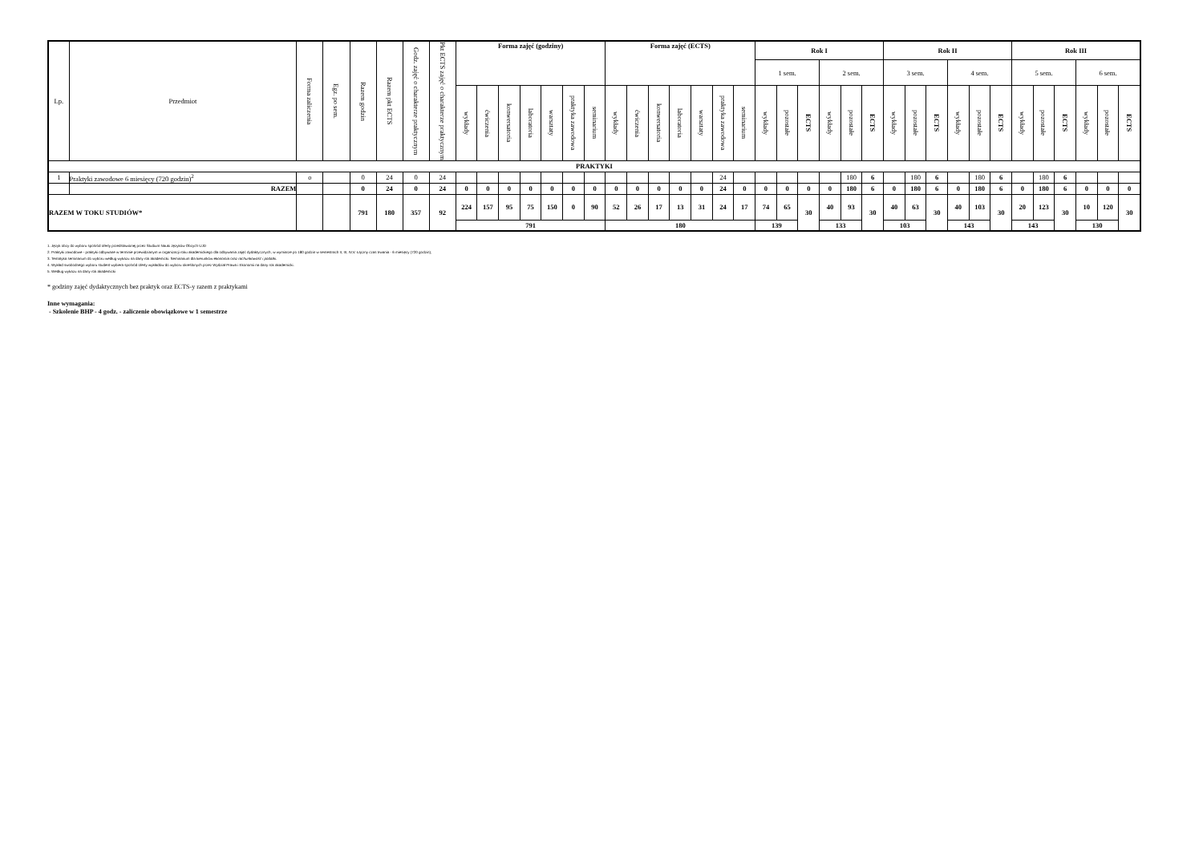| Lp. | Przedmiot | Forma zaliczenia | Egz. po sem. | Razem godzin | Razem pkt ECTS | Godz. zajęć o charakterze praktycznym | Pkt ECTS zajęć o charakterze praktycznym | Forma zajęć (godziny) | | | | | | | Forma zajęć (ECTS) | | | | | | | Rok I | | | | | | Rok II | | | | | | Rok III | | | | | |
| --- | --- | --- | --- | --- | --- | --- | --- | --- | --- | --- | --- | --- | --- | --- | --- | --- | --- | --- | --- | --- | --- | --- | --- | --- | --- | --- | --- | --- | --- | --- | --- | --- | --- | --- | --- | --- | --- | --- | --- |
| | | | | | | | | | | | | | | | | | | | | | | 1 sem. | | | 2 sem. | | | 3 sem. | | | 4 sem. | | | 5 sem. | | | 6 sem. | | |
| | | | | | | | | wykłady | ćwiczenia | konwersatoria | laboratoria | warsztaty | praktyka zawodowa | seminarium | wykłady | ćwiczenia | konwersatoria | laboratoria | warsztaty | praktyka zawodowa | seminarium | wykłady | pozostałe | ECTS | wykłady | pozostałe | ECTS | wykłady | pozostałe | ECTS | wykłady | pozostałe | ECTS | wykłady | pozostałe | ECTS | wykłady | pozostałe | ECTS |
| PRAKTYKI | | | | | | | | | | | | | | | | | | | | | | | | | | | | | | | | | | | | | | | |
| 1 | Praktyki zawodowe 6 miesięcy (720 godzin)<sup>2</sup> | o | | 0 | 24 | 0 | 24 | | | | | | | | | | | | | 24 | | | | | | 180 | 6 | | 180 | 6 | | 180 | 6 | | 180 | 6 | | | |
| | RAZEM | | | 0 | 24 | 0 | 24 | 0 | 0 | 0 | 0 | 0 | 0 | 0 | 0 | 0 | 0 | 0 | 0 | 24 | 0 | 0 | 0 | 0 | 0 | 180 | 6 | 0 | 180 | 6 | 0 | 180 | 6 | 0 | 180 | 6 | 0 | 0 | 0 |
| RAZEM W TOKU STUDIÓW* | | | | 791 | 180 | 357 | 92 | 224 | 157 | 95 | 75 | 150 | 0 | 90 | 52 | 26 | 17 | 13 | 31 | 24 | 17 | 74 | 65 | 30 | 40 | 93 | 30 | 40 | 63 | 30 | 40 | 103 | 30 | 20 | 123 | 30 | 10 | 120 | 30 |
| | | | | | | | | 791 | | | | | | | 180 | | | | | | | 139 | | | 133 | | | 103 | | | 143 | | | 143 | | | 130 | | |
1. Język obcy do wyboru spośród oferty przedstawionej przez Studium Nauki Języków Obcych UJD
2. Praktyki zawodowe - praktyki odbywane w terminie przewidzianym w organizacji roku akademickiego dla odbywania zajęć dydaktycznych, w wymiarze po 180 godzin w semestrach II, III, IV,V. Łączny czas trwania - 6 miesięcy (720 godzin);
3. Tematyka seminarium do wyboru według wykazu na dany rok akademicki. Seminarium dla kierunków ekonomia oraz rachunkowość i podatki.
4. Wykład swobodnego wyboru student wybiera spośród oferty wykładów do wyboru określonych przez Wydział Prawa i Ekonomii na dany rok akademicki.
5. Według wykazu na dany rok akademicki
* godziny zajęć dydaktycznych bez praktyk oraz ECTS-y razem z praktykami
Inne wymagania:
- Szkolenie BHP - 4 godz. - zaliczenie obowiązkowe w 1 semestrze